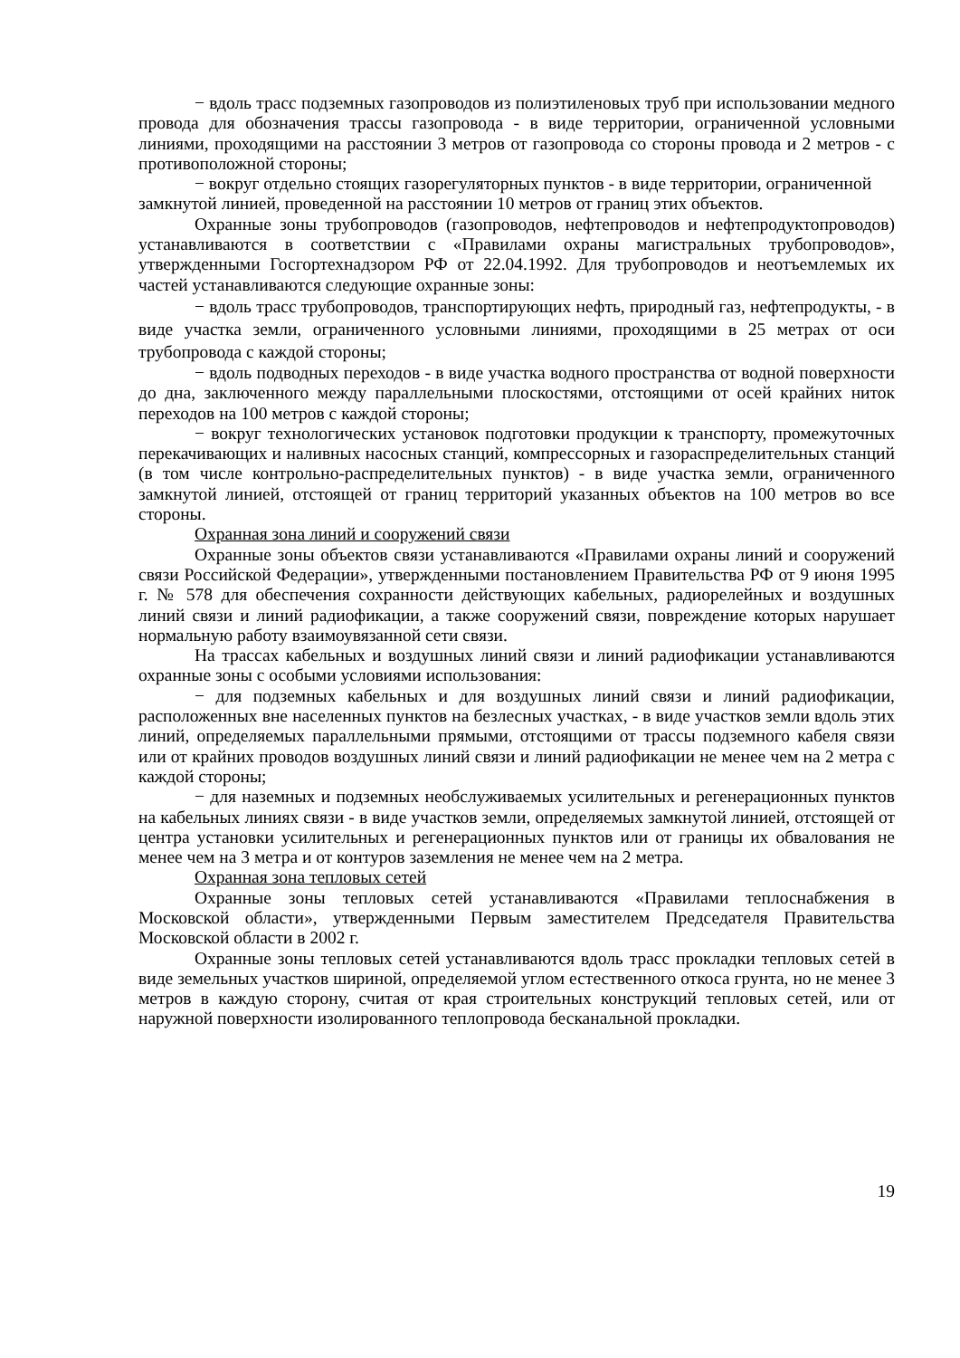− вдоль трасс подземных газопроводов из полиэтиленовых труб при использовании медного провода для обозначения трассы газопровода - в виде территории, ограниченной условными линиями, проходящими на расстоянии 3 метров от газопровода со стороны провода и 2 метров - с противоположной стороны;
− вокруг отдельно стоящих газорегуляторных пунктов - в виде территории, ограниченной замкнутой линией, проведенной на расстоянии 10 метров от границ этих объектов.
Охранные зоны трубопроводов (газопроводов, нефтепроводов и нефтепродуктопроводов) устанавливаются в соответствии с «Правилами охраны магистральных трубопроводов», утвержденными Госгортехнадзором РФ от 22.04.1992. Для трубопроводов и неотъемлемых их частей устанавливаются следующие охранные зоны:
− вдоль трасс трубопроводов, транспортирующих нефть, природный газ, нефтепродукты, - в виде участка земли, ограниченного условными линиями, проходящими в 25 метрах от оси трубопровода с каждой стороны;
− вдоль подводных переходов - в виде участка водного пространства от водной поверхности до дна, заключенного между параллельными плоскостями, отстоящими от осей крайних ниток переходов на 100 метров с каждой стороны;
− вокруг технологических установок подготовки продукции к транспорту, промежуточных перекачивающих и наливных насосных станций, компрессорных и газораспределительных станций (в том числе контрольно-распределительных пунктов) - в виде участка земли, ограниченного замкнутой линией, отстоящей от границ территорий указанных объектов на 100 метров во все стороны.
Охранная зона линий и сооружений связи
Охранные зоны объектов связи устанавливаются «Правилами охраны линий и сооружений связи Российской Федерации», утвержденными постановлением Правительства РФ от 9 июня 1995 г. № 578 для обеспечения сохранности действующих кабельных, радиорелейных и воздушных линий связи и линий радиофикации, а также сооружений связи, повреждение которых нарушает нормальную работу взаимоувязанной сети связи.
На трассах кабельных и воздушных линий связи и линий радиофикации устанавливаются охранные зоны с особыми условиями использования:
− для подземных кабельных и для воздушных линий связи и линий радиофикации, расположенных вне населенных пунктов на безлесных участках, - в виде участков земли вдоль этих линий, определяемых параллельными прямыми, отстоящими от трассы подземного кабеля связи или от крайних проводов воздушных линий связи и линий радиофикации не менее чем на 2 метра с каждой стороны;
− для наземных и подземных необслуживаемых усилительных и регенерационных пунктов на кабельных линиях связи - в виде участков земли, определяемых замкнутой линией, отстоящей от центра установки усилительных и регенерационных пунктов или от границы их обвалования не менее чем на 3 метра и от контуров заземления не менее чем на 2 метра.
Охранная зона тепловых сетей
Охранные зоны тепловых сетей устанавливаются «Правилами теплоснабжения в Московской области», утвержденными Первым заместителем Председателя Правительства Московской области в 2002 г.
Охранные зоны тепловых сетей устанавливаются вдоль трасс прокладки тепловых сетей в виде земельных участков шириной, определяемой углом естественного откоса грунта, но не менее 3 метров в каждую сторону, считая от края строительных конструкций тепловых сетей, или от наружной поверхности изолированного теплопровода бесканальной прокладки.
19